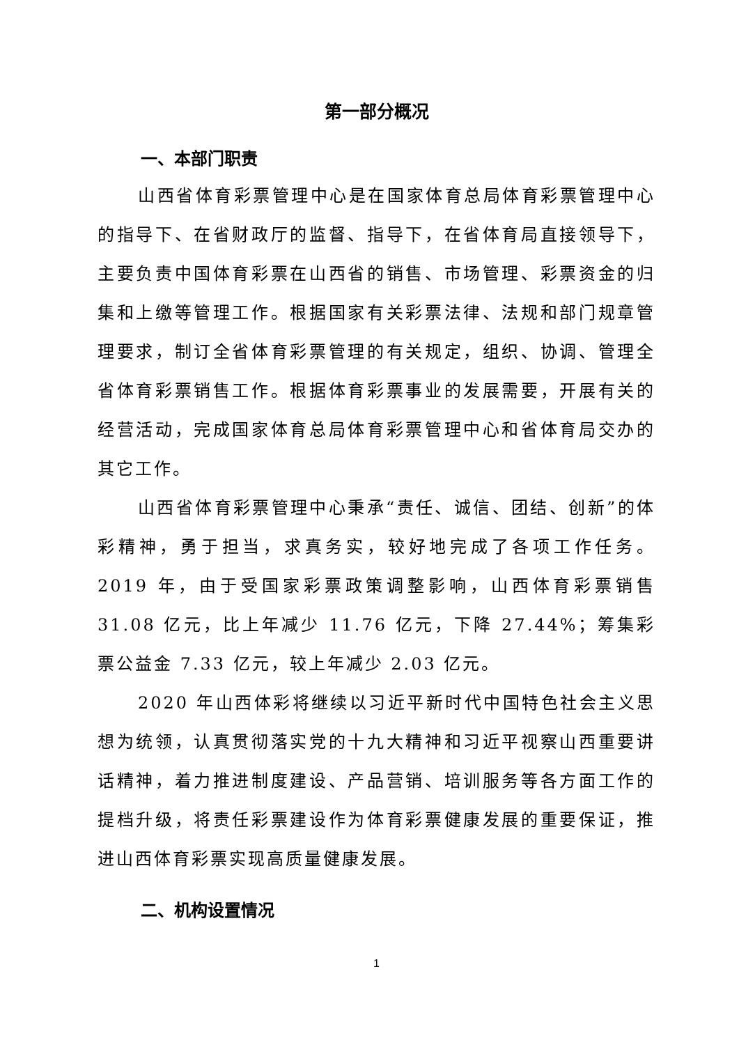第一部分概况
一、本部门职责
山西省体育彩票管理中心是在国家体育总局体育彩票管理中心的指导下、在省财政厅的监督、指导下，在省体育局直接领导下，主要负责中国体育彩票在山西省的销售、市场管理、彩票资金的归集和上缴等管理工作。根据国家有关彩票法律、法规和部门规章管理要求，制订全省体育彩票管理的有关规定，组织、协调、管理全省体育彩票销售工作。根据体育彩票事业的发展需要，开展有关的经营活动，完成国家体育总局体育彩票管理中心和省体育局交办的其它工作。
山西省体育彩票管理中心秉承“责任、诚信、团结、创新”的体彩精神，勇于担当，求真务实，较好地完成了各项工作任务。2019 年，由于受国家彩票政策调整影响，山西体育彩票销售 31.08 亿元，比上年减少 11.76 亿元，下降 27.44%；筹集彩票公益金 7.33 亿元，较上年减少 2.03 亿元。
2020 年山西体彩将继续以习近平新时代中国特色社会主义思想为统领，认真贯彻落实党的十九大精神和习近平视察山西重要讲话精神，着力推进制度建设、产品营销、培训服务等各方面工作的提档升级，将责任彩票建设作为体育彩票健康发展的重要保证，推进山西体育彩票实现高质量健康发展。
二、机构设置情况
1